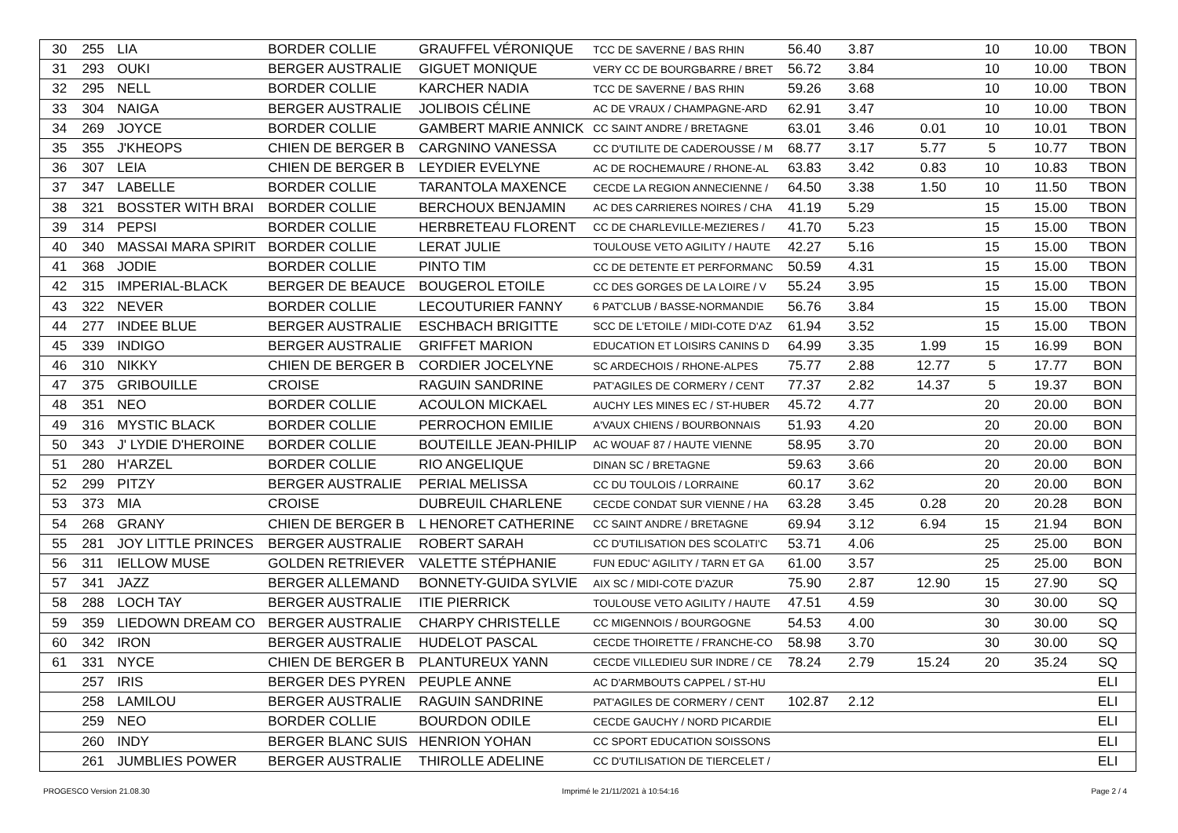| 30 | 255 | LIA | BORDER COLLIE | GRAUFFEL VÉRONIQUE | TCC DE SAVERNE / BAS RHIN | 56.40 | 3.87 | | 10 | 10.00 | TBON |
| 31 | 293 | OUKI | BERGER AUSTRALIE | GIGUET MONIQUE | VERY CC DE BOURGBARRE / BRET | 56.72 | 3.84 | | 10 | 10.00 | TBON |
| 32 | 295 | NELL | BORDER COLLIE | KARCHER NADIA | TCC DE SAVERNE / BAS RHIN | 59.26 | 3.68 | | 10 | 10.00 | TBON |
| 33 | 304 | NAIGA | BERGER AUSTRALIE | JOLIBOIS CÉLINE | AC DE VRAUX / CHAMPAGNE-ARD | 62.91 | 3.47 | | 10 | 10.00 | TBON |
| 34 | 269 | JOYCE | BORDER COLLIE | GAMBERT MARIE ANNICK | CC SAINT ANDRE / BRETAGNE | 63.01 | 3.46 | 0.01 | 10 | 10.01 | TBON |
| 35 | 355 | J'KHEOPS | CHIEN DE BERGER B | CARGNINO VANESSA | CC D'UTILITE DE CADEROUSSE / M | 68.77 | 3.17 | 5.77 | 5 | 10.77 | TBON |
| 36 | 307 | LEIA | CHIEN DE BERGER B | LEYDIER EVELYNE | AC DE ROCHEMAURE / RHONE-AL | 63.83 | 3.42 | 0.83 | 10 | 10.83 | TBON |
| 37 | 347 | LABELLE | BORDER COLLIE | TARANTOLA MAXENCE | CECDE LA REGION ANNECIENNE / | 64.50 | 3.38 | 1.50 | 10 | 11.50 | TBON |
| 38 | 321 | BOSSTER WITH BRAI | BORDER COLLIE | BERCHOUX BENJAMIN | AC DES CARRIERES NOIRES / CHA | 41.19 | 5.29 | | 15 | 15.00 | TBON |
| 39 | 314 | PEPSI | BORDER COLLIE | HERBRETEAU FLORENT | CC DE CHARLEVILLE-MEZIERES / | 41.70 | 5.23 | | 15 | 15.00 | TBON |
| 40 | 340 | MASSAI MARA SPIRIT | BORDER COLLIE | LERAT JULIE | TOULOUSE VETO AGILITY / HAUTE | 42.27 | 5.16 | | 15 | 15.00 | TBON |
| 41 | 368 | JODIE | BORDER COLLIE | PINTO TIM | CC DE DETENTE ET PERFORMANC | 50.59 | 4.31 | | 15 | 15.00 | TBON |
| 42 | 315 | IMPERIAL-BLACK | BERGER DE BEAUCE | BOUGEROL ETOILE | CC DES GORGES DE LA LOIRE / V | 55.24 | 3.95 | | 15 | 15.00 | TBON |
| 43 | 322 | NEVER | BORDER COLLIE | LECOUTURIER FANNY | 6 PAT'CLUB / BASSE-NORMANDIE | 56.76 | 3.84 | | 15 | 15.00 | TBON |
| 44 | 277 | INDEE BLUE | BERGER AUSTRALIE | ESCHBACH BRIGITTE | SCC DE L'ETOILE / MIDI-COTE D'AZ | 61.94 | 3.52 | | 15 | 15.00 | TBON |
| 45 | 339 | INDIGO | BERGER AUSTRALIE | GRIFFET MARION | EDUCATION ET LOISIRS CANINS D | 64.99 | 3.35 | 1.99 | 15 | 16.99 | BON |
| 46 | 310 | NIKKY | CHIEN DE BERGER B | CORDIER JOCELYNE | SC ARDECHOIS / RHONE-ALPES | 75.77 | 2.88 | 12.77 | 5 | 17.77 | BON |
| 47 | 375 | GRIBOUILLE | CROISE | RAGUIN SANDRINE | PAT'AGILES DE CORMERY / CENT | 77.37 | 2.82 | 14.37 | 5 | 19.37 | BON |
| 48 | 351 | NEO | BORDER COLLIE | ACOULON MICKAEL | AUCHY LES MINES EC / ST-HUBER | 45.72 | 4.77 | | 20 | 20.00 | BON |
| 49 | 316 | MYSTIC BLACK | BORDER COLLIE | PERROCHON EMILIE | A'VAUX CHIENS / BOURBONNAIS | 51.93 | 4.20 | | 20 | 20.00 | BON |
| 50 | 343 | J' LYDIE D'HEROINE | BORDER COLLIE | BOUTEILLE JEAN-PHILIP | AC WOUAF 87 / HAUTE VIENNE | 58.95 | 3.70 | | 20 | 20.00 | BON |
| 51 | 280 | H'ARZEL | BORDER COLLIE | RIO ANGELIQUE | DINAN SC / BRETAGNE | 59.63 | 3.66 | | 20 | 20.00 | BON |
| 52 | 299 | PITZY | BERGER AUSTRALIE | PERIAL MELISSA | CC DU TOULOIS / LORRAINE | 60.17 | 3.62 | | 20 | 20.00 | BON |
| 53 | 373 | MIA | CROISE | DUBREUIL CHARLENE | CECDE CONDAT SUR VIENNE / HA | 63.28 | 3.45 | 0.28 | 20 | 20.28 | BON |
| 54 | 268 | GRANY | CHIEN DE BERGER B | L HENORET CATHERINE | CC SAINT ANDRE / BRETAGNE | 69.94 | 3.12 | 6.94 | 15 | 21.94 | BON |
| 55 | 281 | JOY LITTLE PRINCES | BERGER AUSTRALIE | ROBERT SARAH | CC D'UTILISATION DES SCOLATI'C | 53.71 | 4.06 | | 25 | 25.00 | BON |
| 56 | 311 | IELLOW MUSE | GOLDEN RETRIEVER | VALETTE STÉPHANIE | FUN EDUC' AGILITY / TARN ET GA | 61.00 | 3.57 | | 25 | 25.00 | BON |
| 57 | 341 | JAZZ | BERGER ALLEMAND | BONNETY-GUIDA SYLVIE | AIX SC / MIDI-COTE D'AZUR | 75.90 | 2.87 | 12.90 | 15 | 27.90 | SQ |
| 58 | 288 | LOCH TAY | BERGER AUSTRALIE | ITIE PIERRICK | TOULOUSE VETO AGILITY / HAUTE | 47.51 | 4.59 | | 30 | 30.00 | SQ |
| 59 | 359 | LIEDOWN DREAM CO | BERGER AUSTRALIE | CHARPY CHRISTELLE | CC MIGENNOIS / BOURGOGNE | 54.53 | 4.00 | | 30 | 30.00 | SQ |
| 60 | 342 | IRON | BERGER AUSTRALIE | HUDELOT PASCAL | CECDE THOIRETTE / FRANCHE-CO | 58.98 | 3.70 | | 30 | 30.00 | SQ |
| 61 | 331 | NYCE | CHIEN DE BERGER B | PLANTUREUX YANN | CECDE VILLEDIEU SUR INDRE / CE | 78.24 | 2.79 | 15.24 | 20 | 35.24 | SQ |
| | 257 | IRIS | BERGER DES PYREN | PEUPLE ANNE | AC D'ARMBOUTS CAPPEL / ST-HU | | | | | | ELI |
| | 258 | LAMILOU | BERGER AUSTRALIE | RAGUIN SANDRINE | PAT'AGILES DE CORMERY / CENT | 102.87 | 2.12 | | | | ELI |
| | 259 | NEO | BORDER COLLIE | BOURDON ODILE | CECDE GAUCHY / NORD PICARDIE | | | | | | ELI |
| | 260 | INDY | BERGER BLANC SUIS | HENRION YOHAN | CC SPORT EDUCATION SOISSONS | | | | | | ELI |
| | 261 | JUMBLIES POWER | BERGER AUSTRALIE | THIROLLE ADELINE | CC D'UTILISATION DE TIERCELET / | | | | | | ELI |
PROGESCO Version 21.08.30 Imprimé le 21/11/2021 à 10:54:16 Page 2 / 4